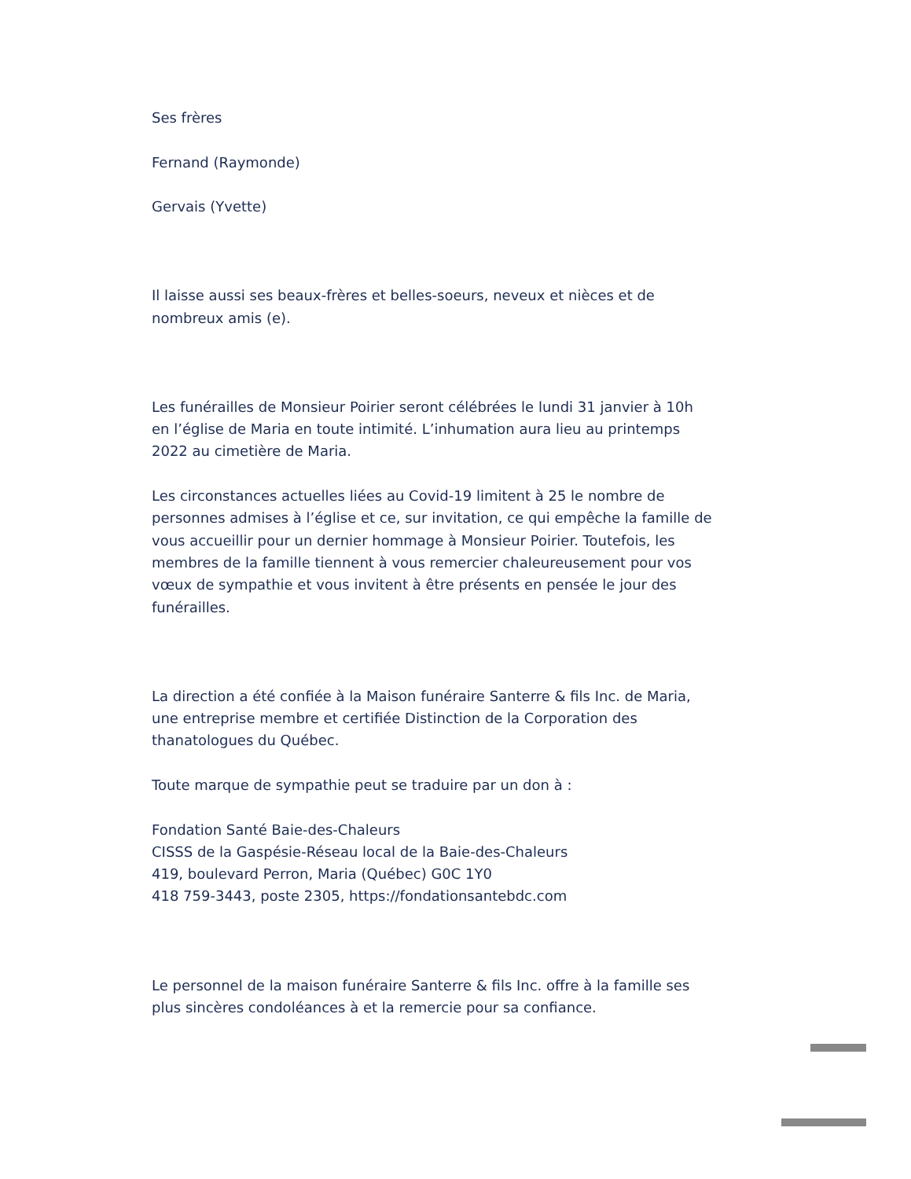Ses frères
Fernand (Raymonde)
Gervais (Yvette)
Il laisse aussi ses beaux-frères et belles-soeurs, neveux et nièces et de nombreux amis (e).
Les funérailles de Monsieur Poirier seront célébrées le lundi 31 janvier à 10h en l’église de Maria en toute intimité. L’inhumation aura lieu au printemps 2022 au cimetière de Maria.
Les circonstances actuelles liées au Covid-19 limitent à 25 le nombre de personnes admises à l’église et ce, sur invitation, ce qui empêche la famille de vous accueillir pour un dernier hommage à Monsieur Poirier. Toutefois, les membres de la famille tiennent à vous remercier chaleureusement pour vos vœux de sympathie et vous invitent à être présents en pensée le jour des funérailles.
La direction a été confiée à la Maison funéraire Santerre & fils Inc. de Maria, une entreprise membre et certifiée Distinction de la Corporation des thanatologues du Québec.
Toute marque de sympathie peut se traduire par un don à :
Fondation Santé Baie-des-Chaleurs
CISSS de la Gaspésie-Réseau local de la Baie-des-Chaleurs
419, boulevard Perron, Maria (Québec) G0C 1Y0
418 759-3443, poste 2305, https://fondationsantebdc.com
Le personnel de la maison funéraire Santerre & fils Inc. offre à la famille ses plus sincères condoléances à et la remercie pour sa confiance.